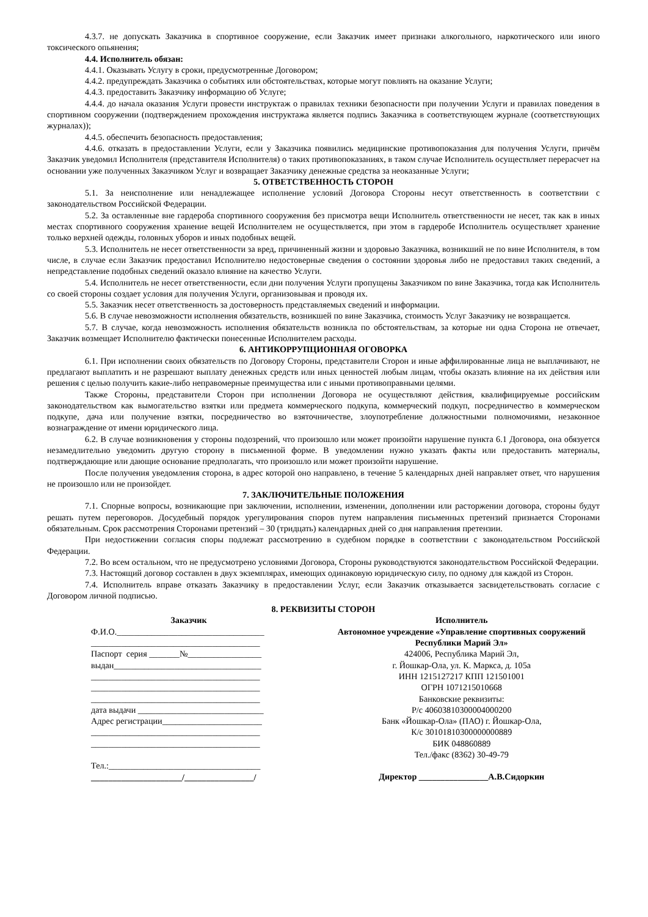4.3.7. не допускать Заказчика в спортивное сооружение, если Заказчик имеет признаки алкогольного, наркотического или иного токсического опьянения;
4.4. Исполнитель обязан:
4.4.1. Оказывать Услугу в сроки, предусмотренные Договором;
4.4.2. предупреждать Заказчика о событиях или обстоятельствах, которые могут повлиять на оказание Услуги;
4.4.3. предоставить Заказчику информацию об Услуге;
4.4.4. до начала оказания Услуги провести инструктаж о правилах техники безопасности при получении Услуги и правилах поведения в спортивном сооружении (подтверждением прохождения инструктажа является подпись Заказчика в соответствующем журнале (соответствующих журналах));
4.4.5. обеспечить безопасность предоставления;
4.4.6. отказать в предоставлении Услуги, если у Заказчика появились медицинские противопоказания для получения Услуги, причём Заказчик уведомил Исполнителя (представителя Исполнителя) о таких противопоказаниях, в таком случае Исполнитель осуществляет перерасчет на основании уже полученных Заказчиком Услуг и возвращает Заказчику денежные средства за неоказанные Услуги;
5. ОТВЕТСТВЕННОСТЬ СТОРОН
5.1. За неисполнение или ненадлежащее исполнение условий Договора Стороны несут ответственность в соответствии с законодательством Российской Федерации.
5.2. За оставленные вне гардероба спортивного сооружения без присмотра вещи Исполнитель ответственности не несет, так как в иных местах спортивного сооружения хранение вещей Исполнителем не осуществляется, при этом в гардеробе Исполнитель осуществляет хранение только верхней одежды, головных уборов и иных подобных вещей.
5.3. Исполнитель не несет ответственности за вред, причиненный жизни и здоровью Заказчика, возникший не по вине Исполнителя, в том числе, в случае если Заказчик предоставил Исполнителю недостоверные сведения о состоянии здоровья либо не предоставил таких сведений, а непредставление подобных сведений оказало влияние на качество Услуги.
5.4. Исполнитель не несет ответственности, если дни получения Услуги пропущены Заказчиком по вине Заказчика, тогда как Исполнитель со своей стороны создает условия для получения Услуги, организовывая и проводя их.
5.5. Заказчик несет ответственность за достоверность представляемых сведений и информации.
5.6. В случае невозможности исполнения обязательств, возникшей по вине Заказчика, стоимость Услуг Заказчику не возвращается.
5.7. В случае, когда невозможность исполнения обязательств возникла по обстоятельствам, за которые ни одна Сторона не отвечает, Заказчик возмещает Исполнителю фактически понесенные Исполнителем расходы.
6. АНТИКОРРУПЦИОННАЯ ОГОВОРКА
6.1. При исполнении своих обязательств по Договору Стороны, представители Сторон и иные аффилированные лица не выплачивают, не предлагают выплатить и не разрешают выплату денежных средств или иных ценностей любым лицам, чтобы оказать влияние на их действия или решения с целью получить какие-либо неправомерные преимущества или с иными противоправными целями.
Также Стороны, представители Сторон при исполнении Договора не осуществляют действия, квалифицируемые российским законодательством как вымогательство взятки или предмета коммерческого подкупа, коммерческий подкуп, посредничество в коммерческом подкупе, дача или получение взятки, посредничество во взяточничестве, злоупотребление должностными полномочиями, незаконное вознаграждение от имени юридического лица.
6.2. В случае возникновения у стороны подозрений, что произошло или может произойти нарушение пункта 6.1 Договора, она обязуется незамедлительно уведомить другую сторону в письменной форме. В уведомлении нужно указать факты или предоставить материалы, подтверждающие или дающие основание предполагать, что произошло или может произойти нарушение.
После получения уведомления сторона, в адрес которой оно направлено, в течение 5 календарных дней направляет ответ, что нарушения не произошло или не произойдет.
7. ЗАКЛЮЧИТЕЛЬНЫЕ ПОЛОЖЕНИЯ
7.1. Спорные вопросы, возникающие при заключении, исполнении, изменении, дополнении или расторжении договора, стороны будут решать путем переговоров. Досудебный порядок урегулирования споров путем направления письменных претензий признается Сторонами обязательным. Срок рассмотрения Сторонами претензий – 30 (тридцать) календарных дней со дня направления претензии.
При недостижении согласия споры подлежат рассмотрению в судебном порядке в соответствии с законодательством Российской Федерации.
7.2. Во всем остальном, что не предусмотрено условиями Договора, Стороны руководствуются законодательством Российской Федерации.
7.3. Настоящий договор составлен в двух экземплярах, имеющих одинаковую юридическую силу, по одному для каждой из Сторон.
7.4. Исполнитель вправе отказать Заказчику в предоставлении Услуг, если Заказчик отказывается засвидетельствовать согласие с Договором личной подписью.
8. РЕКВИЗИТЫ СТОРОН
Заказчик
Ф.И.О.__________________________________
_______________________________________
Паспорт серия _______№_________________
выдан__________________________________
_______________________________________
_______________________________________
_______________________________________
дата выдачи _____________________________
Адрес регистрации_______________________
_______________________________________
_______________________________________
Тел.:___________________________________
_____________________/________________/
Исполнитель
Автономное учреждение «Управление спортивных сооружений Республики Марий Эл»
424006, Республика Марий Эл,
г. Йошкар-Ола, ул. К. Маркса, д. 105а
ИНН 1215127217 КПП 121501001
ОГРН 1071215010668
Банковские реквизиты:
Р/с 40603810300004000200
Банк «Йошкар-Ола» (ПАО) г. Йошкар-Ола,
К/с 30101810300000000889
БИК 048860889
Тел./факс (8362) 30-49-79
Директор ________________А.В.Сидоркин